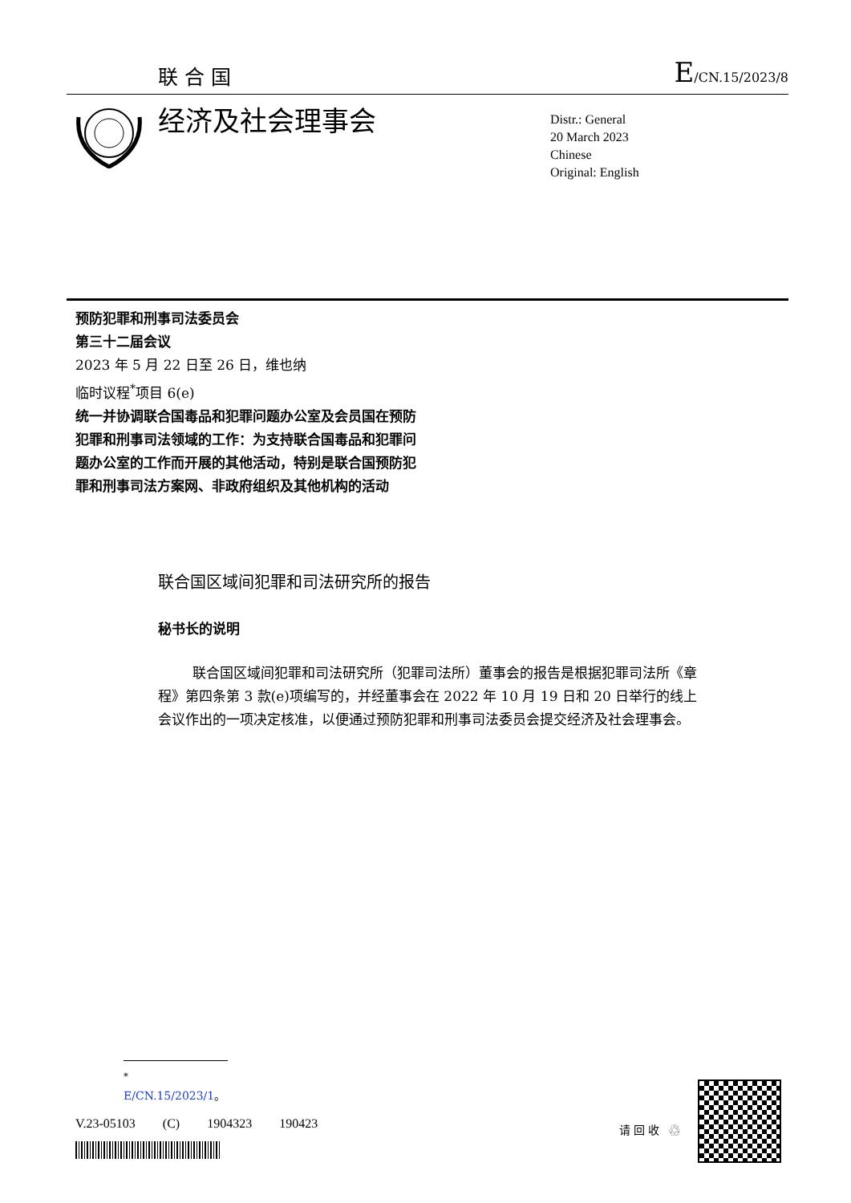联合国 E/CN.15/2023/8
经济及社会理事会
Distr.: General
20 March 2023
Chinese
Original: English
预防犯罪和刑事司法委员会
第三十二届会议
2023 年 5 月 22 日至 26 日，维也纳
临时议程<sup>*</sup>项目 6(e)
统一并协调联合国毒品和犯罪问题办公室及会员国在预防犯罪和刑事司法领域的工作：为支持联合国毒品和犯罪问题办公室的工作而开展的其他活动，特别是联合国预防犯罪和刑事司法方案网、非政府组织及其他机构的活动
联合国区域间犯罪和司法研究所的报告
秘书长的说明
联合国区域间犯罪和司法研究所（犯罪司法所）董事会的报告是根据犯罪司法所《章程》第四条第 3 款(e)项编写的，并经董事会在 2022 年 10 月 19 日和 20 日举行的线上会议作出的一项决定核准，以便通过预防犯罪和刑事司法委员会提交经济及社会理事会。
<sup>*</sup> E/CN.15/2023/1。
V.23-05103 (C) 1904323 190423 请回收 ♲